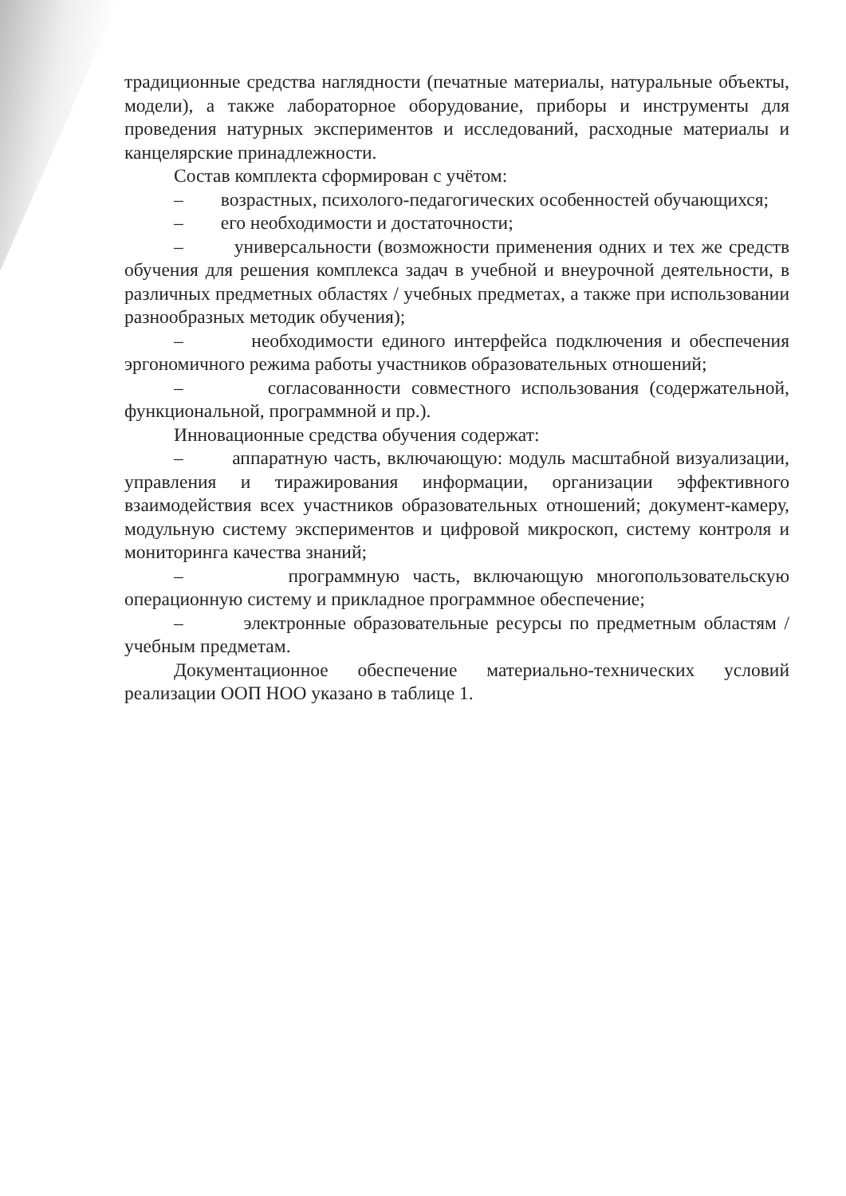традиционные средства наглядности (печатные материалы, натуральные объекты, модели), а также лабораторное оборудование, приборы и инструменты для проведения натурных экспериментов и исследований, расходные материалы и канцелярские принадлежности.
Состав комплекта сформирован с учётом:
– возрастных, психолого-педагогических особенностей обучающихся;
– его необходимости и достаточности;
– универсальности (возможности применения одних и тех же средств обучения для решения комплекса задач в учебной и внеурочной деятельности, в различных предметных областях / учебных предметах, а также при использовании разнообразных методик обучения);
– необходимости единого интерфейса подключения и обеспечения эргономичного режима работы участников образовательных отношений;
– согласованности совместного использования (содержательной, функциональной, программной и пр.).
Инновационные средства обучения содержат:
– аппаратную часть, включающую: модуль масштабной визуализации, управления и тиражирования информации, организации эффективного взаимодействия всех участников образовательных отношений; документ-камеру, модульную систему экспериментов и цифровой микроскоп, систему контроля и мониторинга качества знаний;
– программную часть, включающую многопользовательскую операционную систему и прикладное программное обеспечение;
– электронные образовательные ресурсы по предметным областям / учебным предметам.
Документационное обеспечение материально-технических условий реализации ООП НОО указано в таблице 1.